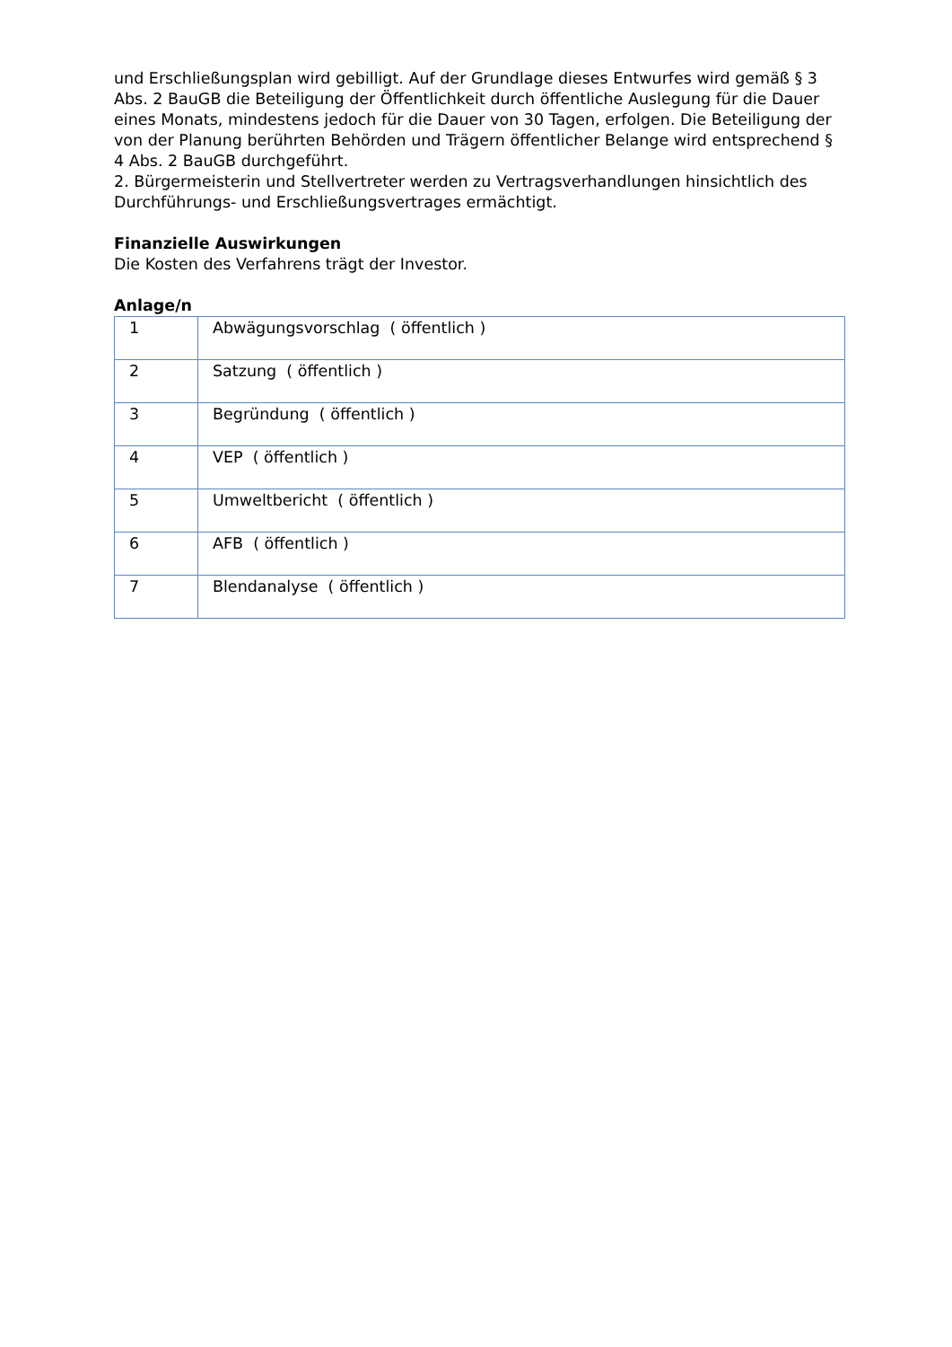und Erschließungsplan wird gebilligt. Auf der Grundlage dieses Entwurfes wird gemäß § 3 Abs. 2 BauGB die Beteiligung der Öffentlichkeit durch öffentliche Auslegung für die Dauer eines Monats, mindestens jedoch für die Dauer von 30 Tagen, erfolgen. Die Beteiligung der von der Planung berührten Behörden und Trägern öffentlicher Belange wird entsprechend § 4 Abs. 2 BauGB durchgeführt.
2. Bürgermeisterin und Stellvertreter werden zu Vertragsverhandlungen hinsichtlich des Durchführungs- und Erschließungsvertrages ermächtigt.
Finanzielle Auswirkungen
Die Kosten des Verfahrens trägt der Investor.
Anlage/n
| 1 | Abwägungsvorschlag ( öffentlich ) |
| 2 | Satzung ( öffentlich ) |
| 3 | Begründung ( öffentlich ) |
| 4 | VEP ( öffentlich ) |
| 5 | Umweltbericht ( öffentlich ) |
| 6 | AFB ( öffentlich ) |
| 7 | Blendanalyse ( öffentlich ) |